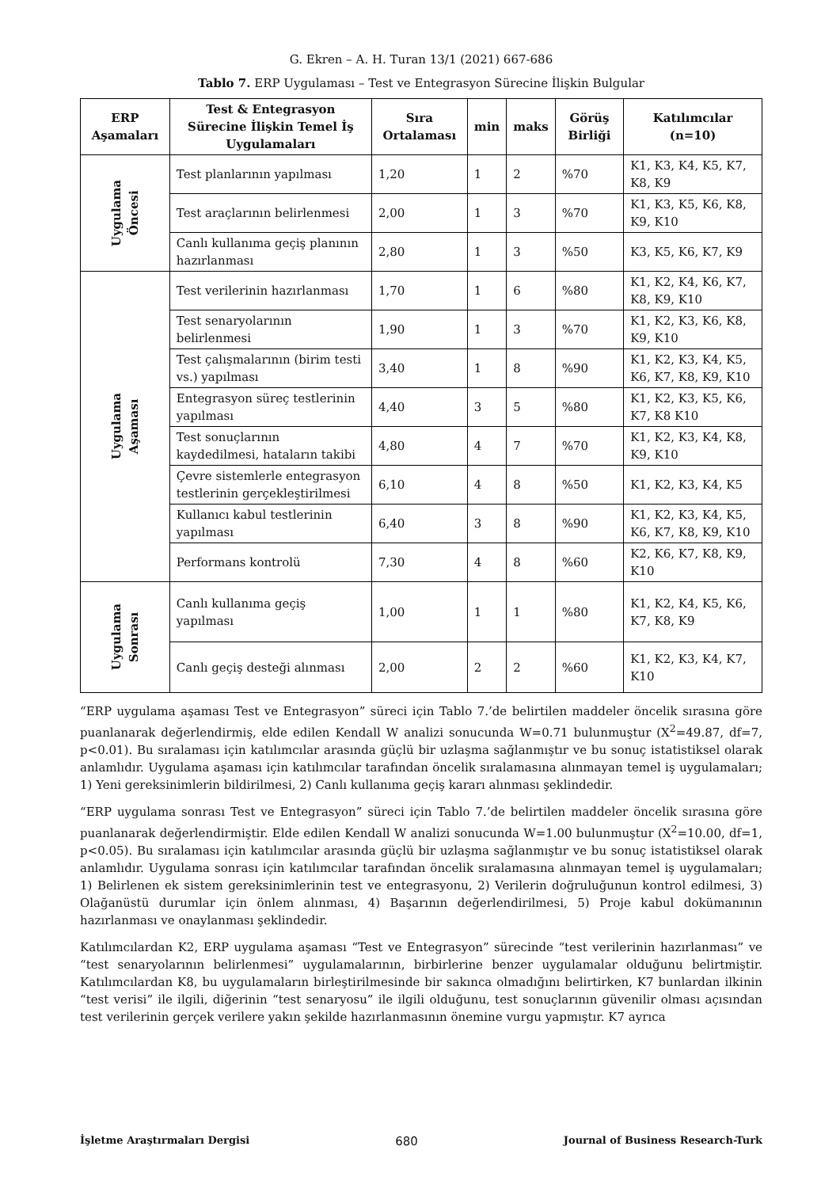G. Ekren – A. H. Turan 13/1 (2021) 667-686
Tablo 7. ERP Uygulaması – Test ve Entegrasyon Sürecine İlişkin Bulgular
| ERP Aşamaları | Test & Entegrasyon Sürecine İlişkin Temel İş Uygulamaları | Sıra Ortalaması | min | maks | Görüş Birliği | Katılımcılar (n=10) |
| --- | --- | --- | --- | --- | --- | --- |
| Uygulama Öncesi | Test planlarının yapılması | 1,20 | 1 | 2 | %70 | K1, K3, K4, K5, K7, K8, K9 |
| | Test araçlarının belirlenmesi | 2,00 | 1 | 3 | %70 | K1, K3, K5, K6, K8, K9, K10 |
| | Canlı kullanıma geçiş planının hazırlanması | 2,80 | 1 | 3 | %50 | K3, K5, K6, K7, K9 |
| Uygulama Aşaması | Test verilerinin hazırlanması | 1,70 | 1 | 6 | %80 | K1, K2, K4, K6, K7, K8, K9, K10 |
| | Test senaryolarının belirlenmesi | 1,90 | 1 | 3 | %70 | K1, K2, K3, K6, K8, K9, K10 |
| | Test çalışmalarının (birim testi vs.) yapılması | 3,40 | 1 | 8 | %90 | K1, K2, K3, K4, K5, K6, K7, K8, K9, K10 |
| | Entegrasyon süreç testlerinin yapılması | 4,40 | 3 | 5 | %80 | K1, K2, K3, K5, K6, K7, K8 K10 |
| | Test sonuçlarının kaydedilmesi, hataların takibi | 4,80 | 4 | 7 | %70 | K1, K2, K3, K4, K8, K9, K10 |
| | Çevre sistemlerle entegrasyon testlerinin gerçekleştirilmesi | 6,10 | 4 | 8 | %50 | K1, K2, K3, K4, K5 |
| | Kullanıcı kabul testlerinin yapılması | 6,40 | 3 | 8 | %90 | K1, K2, K3, K4, K5, K6, K7, K8, K9, K10 |
| | Performans kontrolü | 7,30 | 4 | 8 | %60 | K2, K6, K7, K8, K9, K10 |
| Uygulama Sonrası | Canlı kullanıma geçiş yapılması | 1,00 | 1 | 1 | %80 | K1, K2, K4, K5, K6, K7, K8, K9 |
| | Canlı geçiş desteği alınması | 2,00 | 2 | 2 | %60 | K1, K2, K3, K4, K7, K10 |
“ERP uygulama aşaması Test ve Entegrasyon” süreci için Tablo 7.’de belirtilen maddeler öncelik sırasına göre puanlanarak değerlendirmiş, elde edilen Kendall W analizi sonucunda W=0.71 bulunmuştur (X<sup>2</sup>=49.87, df=7, p<0.01). Bu sıralaması için katılımcılar arasında güçlü bir uzlaşma sağlanmıştır ve bu sonuç istatistiksel olarak anlamlıdır. Uygulama aşaması için katılımcılar tarafından öncelik sıralamasına alınmayan temel iş uygulamaları; 1) Yeni gereksinimlerin bildirilmesi, 2) Canlı kullanıma geçiş kararı alınması şeklindedir.
“ERP uygulama sonrası Test ve Entegrasyon” süreci için Tablo 7.’de belirtilen maddeler öncelik sırasına göre puanlanarak değerlendirmiştir. Elde edilen Kendall W analizi sonucunda W=1.00 bulunmuştur (X<sup>2</sup>=10.00, df=1, p<0.05). Bu sıralaması için katılımcılar arasında güçlü bir uzlaşma sağlanmıştır ve bu sonuç istatistiksel olarak anlamlıdır. Uygulama sonrası için katılımcılar tarafından öncelik sıralamasına alınmayan temel iş uygulamaları; 1) Belirlenen ek sistem gereksinimlerinin test ve entegrasyonu, 2) Verilerin doğruluğunun kontrol edilmesi, 3) Olağanüstü durumlar için önlem alınması, 4) Başarının değerlendirilmesi, 5) Proje kabul dokümanının hazırlanması ve onaylanması şeklindedir.
Katılımcılardan K2, ERP uygulama aşaması “Test ve Entegrasyon” sürecinde “test verilerinin hazırlanması” ve “test senaryolarının belirlenmesi” uygulamalarının, birbirlerine benzer uygulamalar olduğunu belirtmiştir. Katılımcılardan K8, bu uygulamaların birleştirilmesinde bir sakınca olmadığını belirtirken, K7 bunlardan ilkinin “test verisi” ile ilgili, diğerinin “test senaryosu” ile ilgili olduğunu, test sonuçlarının güvenilir olması açısından test verilerinin gerçek verilere yakın şekilde hazırlanmasının önemine vurgu yapmıştır. K7 ayrıca
İşletme Araştırmaları Dergisi 680 Journal of Business Research-Turk